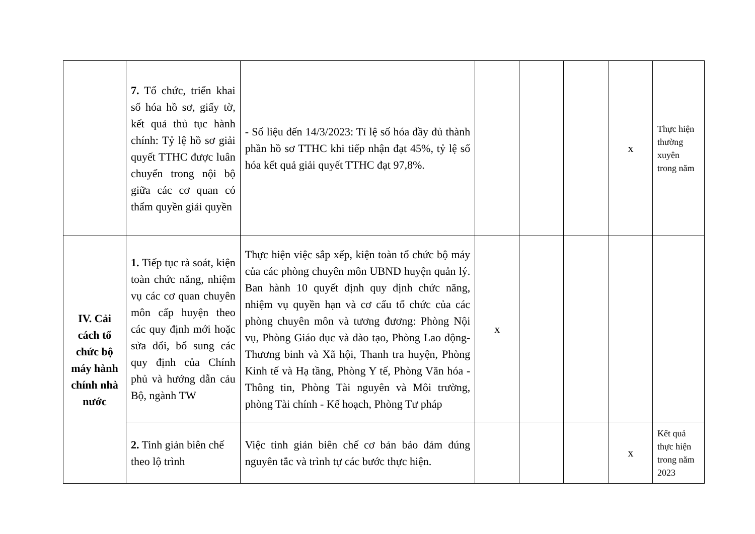| | 7. Tổ chức, triển khai số hóa hồ sơ, giấy tờ, kết quả thủ tục hành chính: Tỷ lệ hồ sơ giải quyết TTHC được luân chuyển trong nội bộ giữa các cơ quan có thẩm quyền giải quyền | - Số liệu đến 14/3/2023: Tỉ lệ số hóa đầy đủ thành phần hồ sơ TTHC khi tiếp nhận đạt 45%, tỷ lệ số hóa kết quả giải quyết TTHC đạt 97,8%. | | | | x | Thực hiện thường xuyên trong năm |
| IV. Cải cách tổ chức bộ máy hành chính nhà nước | 1. Tiếp tục rà soát, kiện toàn chức năng, nhiệm vụ các cơ quan chuyên môn cấp huyện theo các quy định mới hoặc sửa đổi, bổ sung các quy định của Chính phủ và hướng dẫn cảu Bộ, ngành TW | Thực hiện việc sắp xếp, kiện toàn tổ chức bộ máy của các phòng chuyên môn UBND huyện quản lý. Ban hành 10 quyết định quy định chức năng, nhiệm vụ quyền hạn và cơ cấu tổ chức của các phòng chuyên môn và tương đương: Phòng Nội vụ, Phòng Giáo dục và đào tạo, Phòng Lao động-Thương binh và Xã hội, Thanh tra huyện, Phòng Kinh tế và Hạ tầng, Phòng Y tế, Phòng Văn hóa - Thông tin, Phòng Tài nguyên và Môi trường, phòng Tài chính - Kế hoạch, Phòng Tư pháp | x | | | | |
| | 2. Tinh giản biên chế theo lộ trình | Việc tinh giản biên chế cơ bản bảo đảm đúng nguyên tắc và trình tự các bước thực hiện. | | | | x | Kết quả thực hiện trong năm 2023 |